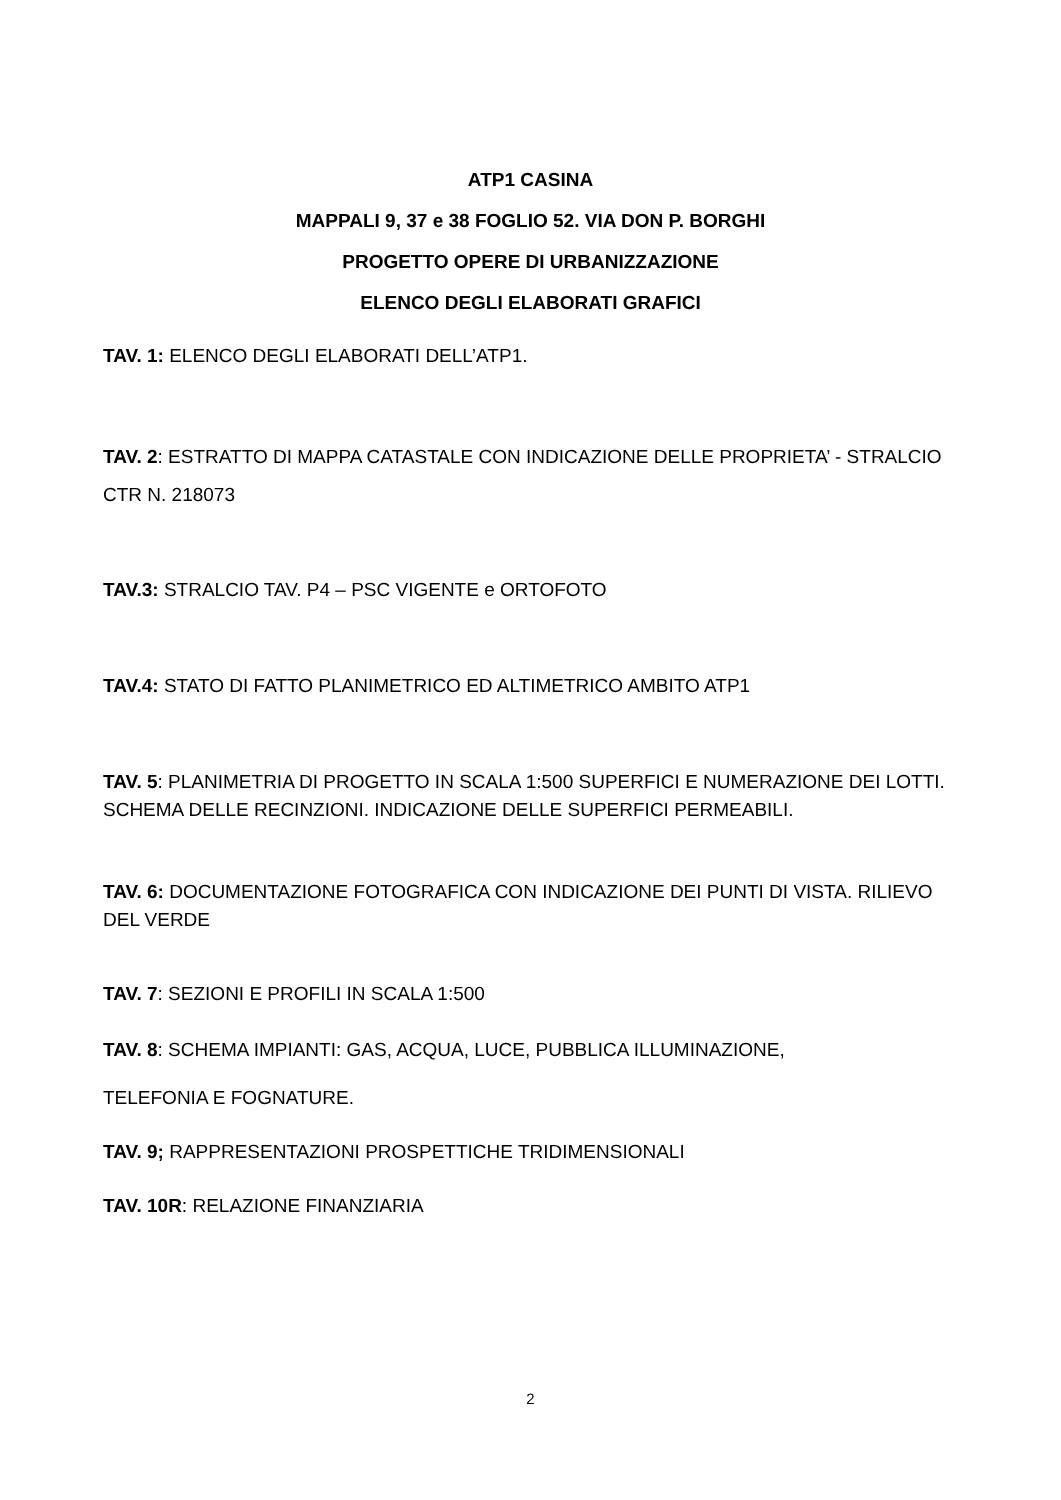ATP1 CASINA
MAPPALI 9, 37 e 38 FOGLIO 52. VIA DON P. BORGHI
PROGETTO OPERE DI URBANIZZAZIONE
ELENCO DEGLI ELABORATI GRAFICI
TAV. 1: ELENCO DEGLI ELABORATI DELL’ATP1.
TAV. 2: ESTRATTO DI MAPPA CATASTALE CON INDICAZIONE DELLE PROPRIETA’ - STRALCIO CTR N. 218073
TAV.3: STRALCIO TAV. P4 – PSC VIGENTE e ORTOFOTO
TAV.4: STATO DI FATTO PLANIMETRICO ED ALTIMETRICO AMBITO ATP1
TAV. 5: PLANIMETRIA DI PROGETTO IN SCALA 1:500 SUPERFICI E NUMERAZIONE DEI LOTTI. SCHEMA DELLE RECINZIONI. INDICAZIONE DELLE SUPERFICI PERMEABILI.
TAV. 6: DOCUMENTAZIONE FOTOGRAFICA CON INDICAZIONE DEI PUNTI DI VISTA. RILIEVO DEL VERDE
TAV. 7: SEZIONI E PROFILI IN SCALA 1:500
TAV. 8: SCHEMA IMPIANTI: GAS, ACQUA, LUCE, PUBBLICA ILLUMINAZIONE,
TELEFONIA E FOGNATURE.
TAV. 9; RAPPRESENTAZIONI PROSPETTICHE TRIDIMENSIONALI
TAV. 10R: RELAZIONE FINANZIARIA
2